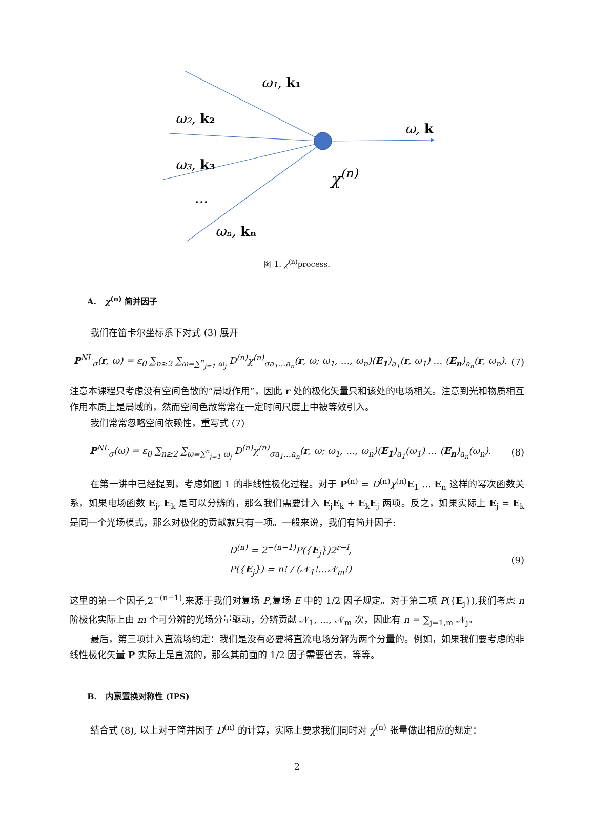ω₁, k₁
ω₂, k₂
ω₃, k₃
…
ωₙ, kₙ
ω, k
χ(n)
图 1. χ<sup>(n)</sup>process.
A. χ<sup>(n)</sup> 简并因子
我们在笛卡尔坐标系下对式 (3) 展开
P<sup>NL</sup><sub>σ</sub>(r, ω) = ε<sub>0</sub> ∑<sub>n≥2</sub> ∑<sub>ω=∑<sup>n</sup><sub>j=1</sub> ω<sub>j</sub></sub> D<sup>(n)</sup>χ<sup>(n)</sup><sub>σa<sub>1</sub>…a<sub>n</sub></sub>(r, ω; ω<sub>1</sub>, …, ω<sub>n</sub>)(E<sub>1</sub>)<sub>a<sub>1</sub></sub>(r, ω<sub>1</sub>) … (E<sub>n</sub>)<sub>a<sub>n</sub></sub>(r, ω<sub>n</sub>).
(7)
注意本课程只考虑没有空间色散的“局域作用”，因此 r 处的极化矢量只和该处的电场相关。注意到光和物质相互作用本质上是局域的，然而空间色散常常在一定时间尺度上中被等效引入。
我们常常忽略空间依赖性，重写式 (7)
P<sup>NL</sup><sub>σ</sub>(ω) = ε<sub>0</sub> ∑<sub>n≥2</sub> ∑<sub>ω=∑<sup>n</sup><sub>j=1</sub> ω<sub>j</sub></sub> D<sup>(n)</sup>χ<sup>(n)</sup><sub>σa<sub>1</sub>…a<sub>n</sub></sub>(r, ω; ω<sub>1</sub>, …, ω<sub>n</sub>)(E<sub>1</sub>)<sub>a<sub>1</sub></sub>(ω<sub>1</sub>) … (E<sub>n</sub>)<sub>a<sub>n</sub></sub>(ω<sub>n</sub>).
(8)
在第一讲中已经提到，考虑如图 1 的非线性极化过程。对于 P<sup>(n)</sup> = D<sup>(n)</sup>χ<sup>(n)</sup>E<sub>1</sub> … E<sub>n</sub> 这样的幂次函数关系，如果电场函数 E<sub>j</sub>, E<sub>k</sub> 是可以分辨的，那么我们需要计入 E<sub>j</sub>E<sub>k</sub> + E<sub>k</sub>E<sub>j</sub> 两项。反之，如果实际上 E<sub>j</sub> = E<sub>k</sub> 是同一个光场模式，那么对极化的贡献就只有一项。一般来说，我们有简并因子:
D<sup>(n)</sup> = 2<sup>−(n−1)</sup>P({E<sub>j</sub>})2<sup>r−l</sup>,
P({E<sub>j</sub>}) = n! / (𝒩<sub>1</sub>!…𝒩<sub>m</sub>!)
(9)
这里的第一个因子,2<sup>−(n−1)</sup>,来源于我们对复场 P,复场 E 中的 1/2 因子规定。对于第二项 P({E<sub>j</sub>}),我们考虑 n 阶极化实际上由 m 个可分辨的光场分量驱动，分辨贡献 𝒩<sub>1</sub>, ..., 𝒩<sub>m</sub> 次，因此有 n = ∑<sub>j=1,m</sub> 𝒩<sub>j</sub>。
最后，第三项计入直流场约定：我们是没有必要将直流电场分解为两个分量的。例如，如果我们要考虑的非线性极化矢量 P 实际上是直流的，那么其前面的 1/2 因子需要省去，等等。
B. 内禀置换对称性 (IPS)
结合式 (8), 以上对于简并因子 D<sup>(n)</sup> 的计算，实际上要求我们同时对 χ<sup>(n)</sup> 张量做出相应的规定：
2